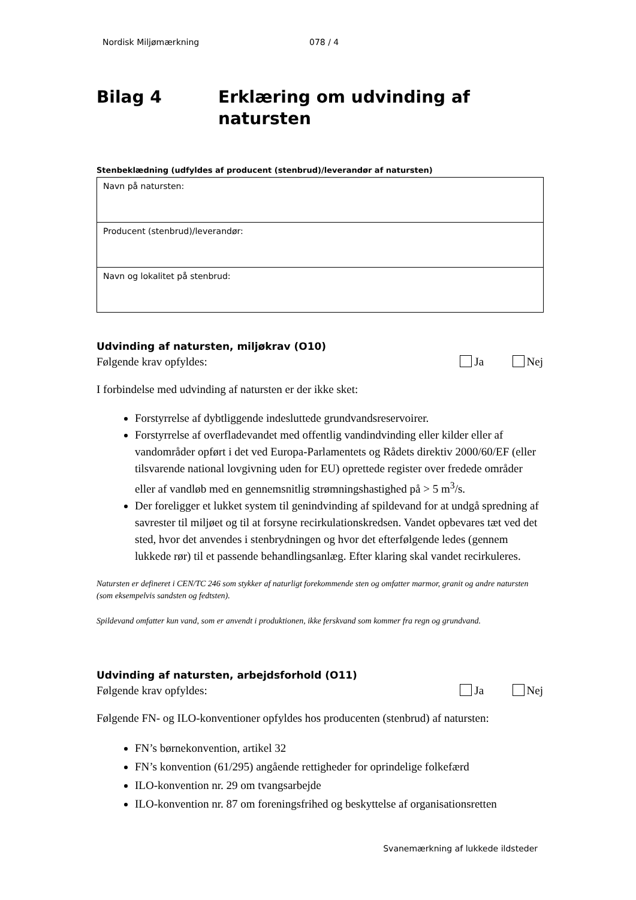Nordisk Miljømærkning 078 / 4
Bilag 4 Erklæring om udvinding af
natursten
Stenbeklædning (udfyldes af producent (stenbrud)/leverandør af natursten)
| Navn på natursten: |
| Producent (stenbrud)/leverandør: |
| Navn og lokalitet på stenbrud: |
Udvinding af natursten, miljøkrav (O10)
Følgende krav opfyldes: Ja Nej
I forbindelse med udvinding af natursten er der ikke sket:
Forstyrrelse af dybtliggende indesluttede grundvandsreservoirer.
Forstyrrelse af overfladevandet med offentlig vandindvinding eller kilder eller af vandområder opført i det ved Europa-Parlamentets og Rådets direktiv 2000/60/EF (eller tilsvarende national lovgivning uden for EU) oprettede register over fredede områder eller af vandløb med en gennemsnitlig strømningshastighed på > 5 m<sup>3</sup>/s.
Der foreligger et lukket system til genindvinding af spildevand for at undgå spredning af savrester til miljøet og til at forsyne recirkulationskredsen. Vandet opbevares tæt ved det sted, hvor det anvendes i stenbrydningen og hvor det efterfølgende ledes (gennem lukkede rør) til et passende behandlingsanlæg. Efter klaring skal vandet recirkuleres.
Natursten er defineret i CEN/TC 246 som stykker af naturligt forekommende sten og omfatter marmor, granit og andre natursten (som eksempelvis sandsten og fedtsten).
Spildevand omfatter kun vand, som er anvendt i produktionen, ikke ferskvand som kommer fra regn og grundvand.
Udvinding af natursten, arbejdsforhold (O11)
Følgende krav opfyldes: Ja Nej
Følgende FN- og ILO-konventioner opfyldes hos producenten (stenbrud) af natursten:
FN’s børnekonvention, artikel 32
FN’s konvention (61/295) angående rettigheder for oprindelige folkefærd
ILO-konvention nr. 29 om tvangsarbejde
ILO-konvention nr. 87 om foreningsfrihed og beskyttelse af organisationsretten
Svanemærkning af lukkede ildsteder